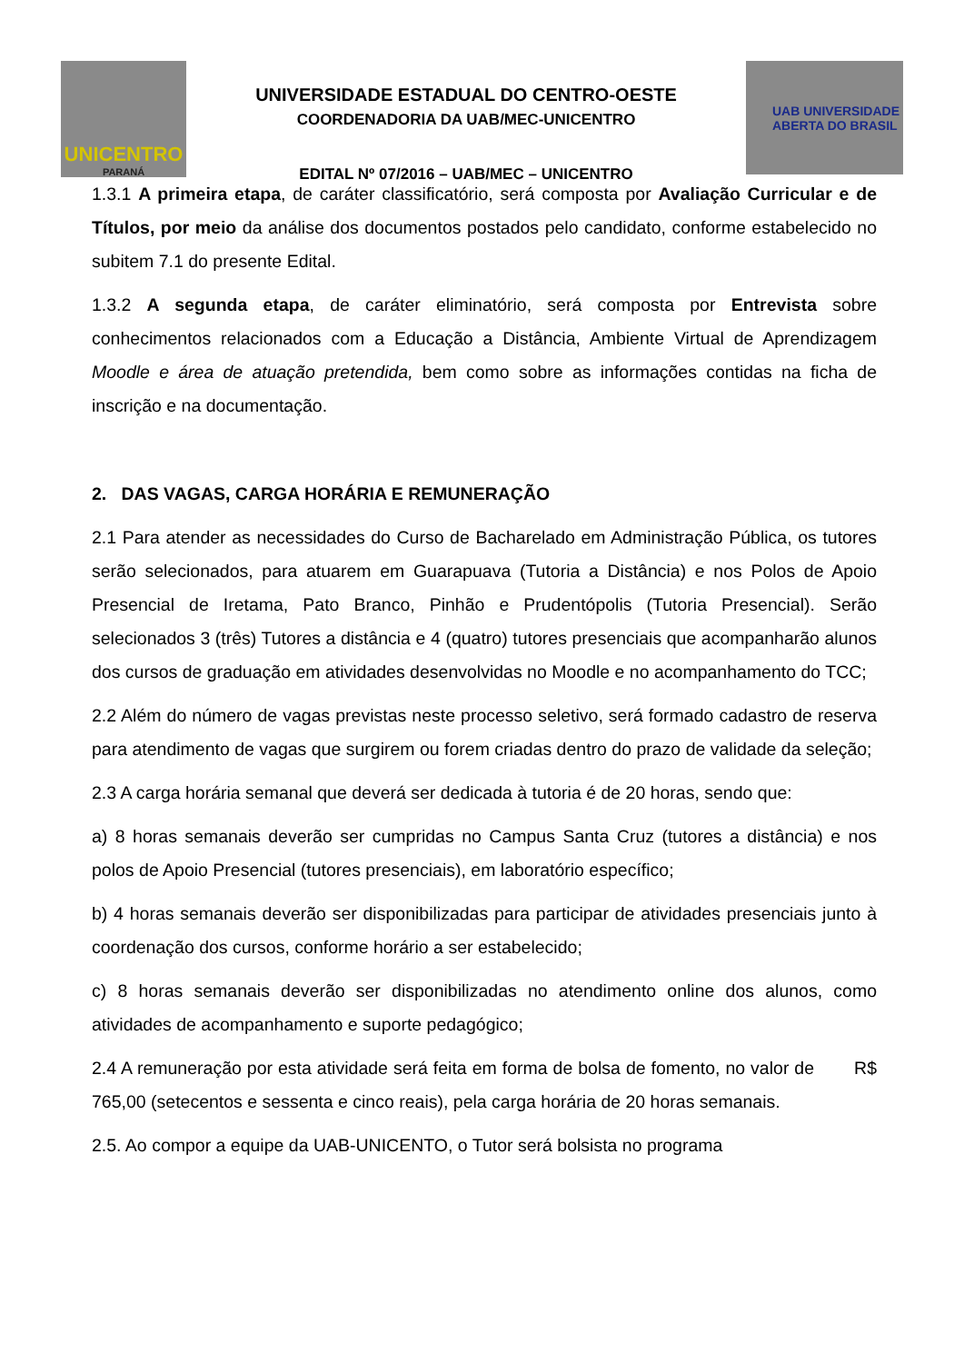UNICENTRO
PARANÁ
UNIVERSIDADE ESTADUAL DO CENTRO-OESTE
COORDENADORIA DA UAB/MEC-UNICENTRO
EDITAL Nº 07/2016 – UAB/MEC – UNICENTRO
UAB UNIVERSIDADE
ABERTA DO BRASIL
1.3.1 A primeira etapa, de caráter classificatório, será composta por Avaliação Curricular e de Títulos, por meio da análise dos documentos postados pelo candidato, conforme estabelecido no subitem 7.1 do presente Edital.
1.3.2 A segunda etapa, de caráter eliminatório, será composta por Entrevista sobre conhecimentos relacionados com a Educação a Distância, Ambiente Virtual de Aprendizagem Moodle e área de atuação pretendida, bem como sobre as informações contidas na ficha de inscrição e na documentação.
2. DAS VAGAS, CARGA HORÁRIA E REMUNERAÇÃO
2.1 Para atender as necessidades do Curso de Bacharelado em Administração Pública, os tutores serão selecionados, para atuarem em Guarapuava (Tutoria a Distância) e nos Polos de Apoio Presencial de Iretama, Pato Branco, Pinhão e Prudentópolis (Tutoria Presencial). Serão selecionados 3 (três) Tutores a distância e 4 (quatro) tutores presenciais que acompanharão alunos dos cursos de graduação em atividades desenvolvidas no Moodle e no acompanhamento do TCC;
2.2 Além do número de vagas previstas neste processo seletivo, será formado cadastro de reserva para atendimento de vagas que surgirem ou forem criadas dentro do prazo de validade da seleção;
2.3 A carga horária semanal que deverá ser dedicada à tutoria é de 20 horas, sendo que:
a) 8 horas semanais deverão ser cumpridas no Campus Santa Cruz (tutores a distância) e nos polos de Apoio Presencial (tutores presenciais), em laboratório específico;
b) 4 horas semanais deverão ser disponibilizadas para participar de atividades presenciais junto à coordenação dos cursos, conforme horário a ser estabelecido;
c) 8 horas semanais deverão ser disponibilizadas no atendimento online dos alunos, como atividades de acompanhamento e suporte pedagógico;
2.4 A remuneração por esta atividade será feita em forma de bolsa de fomento, no valor de R$ 765,00 (setecentos e sessenta e cinco reais), pela carga horária de 20 horas semanais.
2.5. Ao compor a equipe da UAB-UNICENTO, o Tutor será bolsista no programa